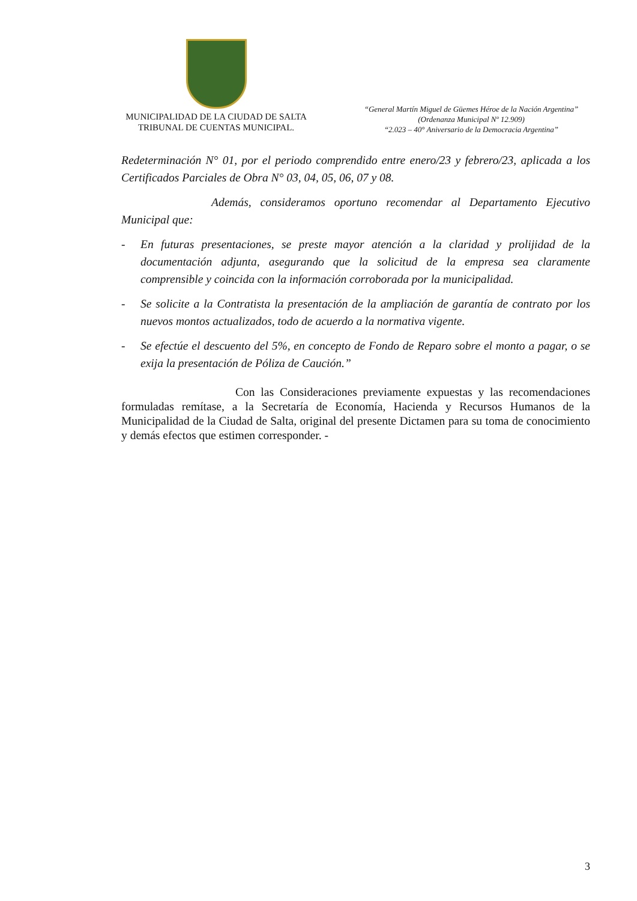MUNICIPALIDAD DE LA CIUDAD DE SALTA
TRIBUNAL DE CUENTAS MUNICIPAL.
“General Martín Miguel de Güemes Héroe de la Nación Argentina”
(Ordenanza Municipal Nº 12.909)
“2.023 – 40° Aniversario de la Democracia Argentina”
Redeterminación N° 01, por el periodo comprendido entre enero/23 y febrero/23, aplicada a los Certificados Parciales de Obra N° 03, 04, 05, 06, 07 y 08.
Además, consideramos oportuno recomendar al Departamento Ejecutivo Municipal que:
- En futuras presentaciones, se preste mayor atención a la claridad y prolijidad de la documentación adjunta, asegurando que la solicitud de la empresa sea claramente comprensible y coincida con la información corroborada por la municipalidad.
- Se solicite a la Contratista la presentación de la ampliación de garantía de contrato por los nuevos montos actualizados, todo de acuerdo a la normativa vigente.
- Se efectúe el descuento del 5%, en concepto de Fondo de Reparo sobre el monto a pagar, o se exija la presentación de Póliza de Caución.”
Con las Consideraciones previamente expuestas y las recomendaciones formuladas remítase, a la Secretaría de Economía, Hacienda y Recursos Humanos de la Municipalidad de la Ciudad de Salta, original del presente Dictamen para su toma de conocimiento y demás efectos que estimen corresponder. -
3